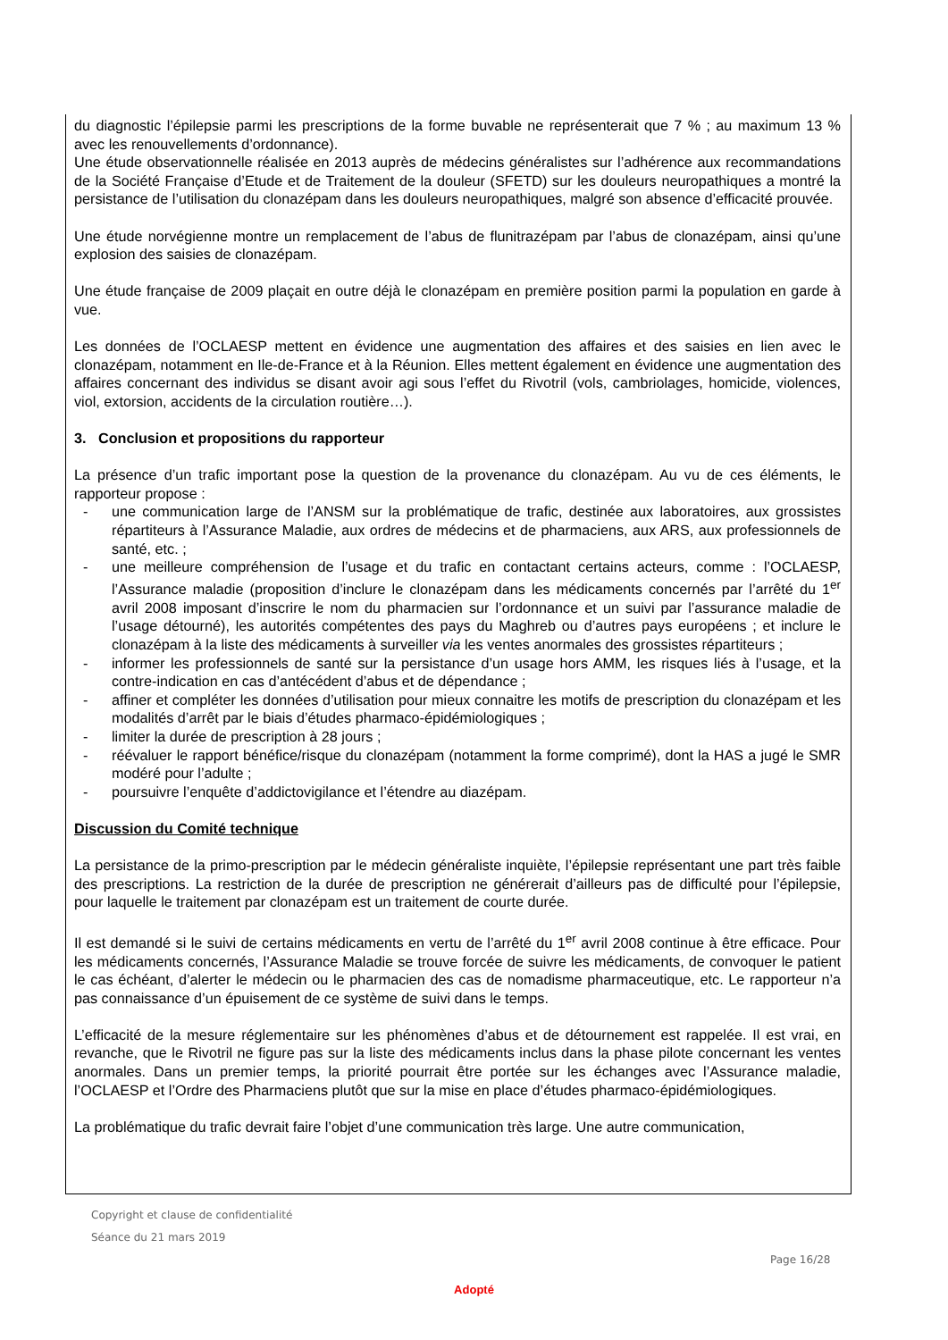du diagnostic l’épilepsie parmi les prescriptions de la forme buvable ne représenterait que 7 % ; au maximum 13 % avec les renouvellements d’ordonnance).
Une étude observationnelle réalisée en 2013 auprès de médecins généralistes sur l’adhérence aux recommandations de la Société Française d’Etude et de Traitement de la douleur (SFETD) sur les douleurs neuropathiques a montré la persistance de l’utilisation du clonazépam dans les douleurs neuropathiques, malgré son absence d’efficacité prouvée.
Une étude norvégienne montre un remplacement de l’abus de flunitrazépam par l’abus de clonazépam, ainsi qu’une explosion des saisies de clonazépam.
Une étude française de 2009 plaçait en outre déjà le clonazépam en première position parmi la population en garde à vue.
Les données de l’OCLAESP mettent en évidence une augmentation des affaires et des saisies en lien avec le clonazépam, notamment en Ile-de-France et à la Réunion. Elles mettent également en évidence une augmentation des affaires concernant des individus se disant avoir agi sous l’effet du Rivotril (vols, cambriolages, homicide, violences, viol, extorsion, accidents de la circulation routière…).
3. Conclusion et propositions du rapporteur
La présence d’un trafic important pose la question de la provenance du clonazépam. Au vu de ces éléments, le rapporteur propose :
- une communication large de l’ANSM sur la problématique de trafic, destinée aux laboratoires, aux grossistes répartiteurs à l’Assurance Maladie, aux ordres de médecins et de pharmaciens, aux ARS, aux professionnels de santé, etc. ;
- une meilleure compréhension de l’usage et du trafic en contactant certains acteurs, comme : l’OCLAESP, l’Assurance maladie (proposition d’inclure le clonazépam dans les médicaments concernés par l’arrêté du 1<sup>er</sup> avril 2008 imposant d’inscrire le nom du pharmacien sur l’ordonnance et un suivi par l’assurance maladie de l’usage détourné), les autorités compétentes des pays du Maghreb ou d’autres pays européens ; et inclure le clonazépam à la liste des médicaments à surveiller via les ventes anormales des grossistes répartiteurs ;
- informer les professionnels de santé sur la persistance d’un usage hors AMM, les risques liés à l’usage, et la contre-indication en cas d’antécédent d’abus et de dépendance ;
- affiner et compléter les données d’utilisation pour mieux connaitre les motifs de prescription du clonazépam et les modalités d’arrêt par le biais d’études pharmaco-épidémiologiques ;
- limiter la durée de prescription à 28 jours ;
- réévaluer le rapport bénéfice/risque du clonazépam (notamment la forme comprimé), dont la HAS a jugé le SMR modéré pour l’adulte ;
- poursuivre l’enquête d’addictovigilance et l’étendre au diazépam.
Discussion du Comité technique
La persistance de la primo-prescription par le médecin généraliste inquiète, l’épilepsie représentant une part très faible des prescriptions. La restriction de la durée de prescription ne générerait d’ailleurs pas de difficulté pour l’épilepsie, pour laquelle le traitement par clonazépam est un traitement de courte durée.
Il est demandé si le suivi de certains médicaments en vertu de l’arrêté du 1<sup>er</sup> avril 2008 continue à être efficace. Pour les médicaments concernés, l’Assurance Maladie se trouve forcée de suivre les médicaments, de convoquer le patient le cas échéant, d’alerter le médecin ou le pharmacien des cas de nomadisme pharmaceutique, etc. Le rapporteur n’a pas connaissance d’un épuisement de ce système de suivi dans le temps.
L’efficacité de la mesure réglementaire sur les phénomènes d’abus et de détournement est rappelée. Il est vrai, en revanche, que le Rivotril ne figure pas sur la liste des médicaments inclus dans la phase pilote concernant les ventes anormales. Dans un premier temps, la priorité pourrait être portée sur les échanges avec l’Assurance maladie, l’OCLAESP et l’Ordre des Pharmaciens plutôt que sur la mise en place d’études pharmaco-épidémiologiques.
La problématique du trafic devrait faire l’objet d’une communication très large. Une autre communication,
Copyright et clause de confidentialité
Séance du 21 mars 2019
Page 16/28
Adopté